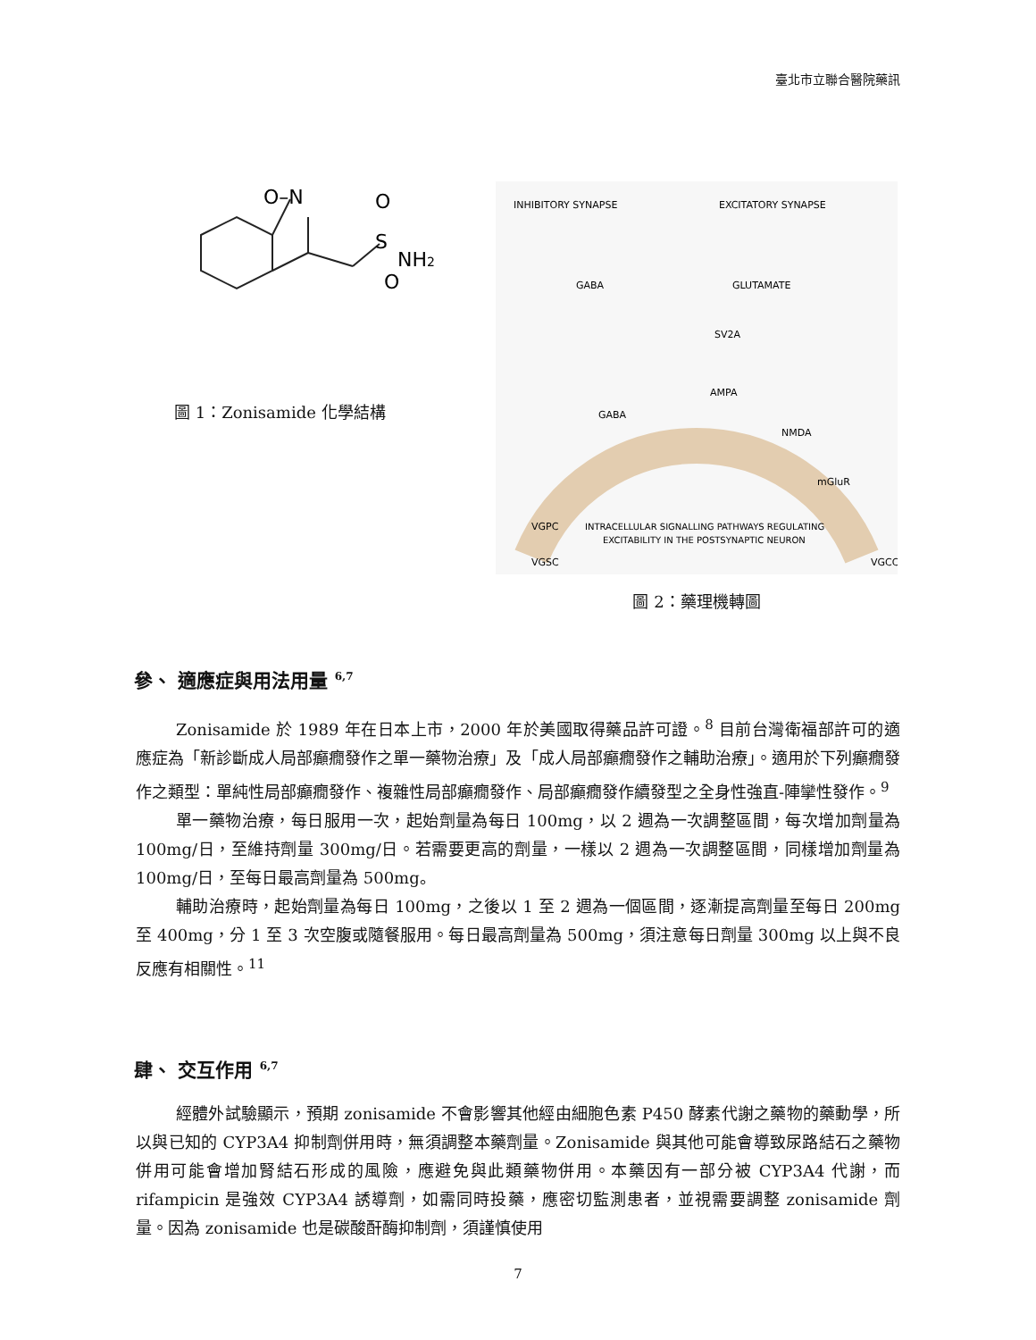臺北市立聯合醫院藥訊
O–N
O
S
NH2
O
圖 1：Zonisamide 化學結構
INHIBITORY SYNAPSE
EXCITATORY SYNAPSE
GABA
GLUTAMATE
INTRACELLULAR SIGNALLING PATHWAYS REGULATING
EXCITABILITY IN THE POSTSYNAPTIC NEURON
VGPC
VGSC
VGCC
AMPA
NMDA
mGluR
GABA
SV2A
圖 2：藥理機轉圖
參、 適應症與用法用量 <sup>6,7</sup>
Zonisamide 於 1989 年在日本上市，2000 年於美國取得藥品許可證。<sup>8</sup> 目前台灣衛福部許可的適應症為「新診斷成人局部癲癇發作之單一藥物治療」及「成人局部癲癇發作之輔助治療」。適用於下列癲癇發作之類型：單純性局部癲癇發作、複雜性局部癲癇發作、局部癲癇發作續發型之全身性強直-陣攣性發作。<sup>9</sup>
單一藥物治療，每日服用一次，起始劑量為每日 100mg，以 2 週為一次調整區間，每次增加劑量為 100mg/日，至維持劑量 300mg/日。若需要更高的劑量，一樣以 2 週為一次調整區間，同樣增加劑量為 100mg/日，至每日最高劑量為 500mg。
輔助治療時，起始劑量為每日 100mg，之後以 1 至 2 週為一個區間，逐漸提高劑量至每日 200mg 至 400mg，分 1 至 3 次空腹或隨餐服用。每日最高劑量為 500mg，須注意每日劑量 300mg 以上與不良反應有相關性。<sup>11</sup>
肆、 交互作用 <sup>6,7</sup>
經體外試驗顯示，預期 zonisamide 不會影響其他經由細胞色素 P450 酵素代謝之藥物的藥動學，所以與已知的 CYP3A4 抑制劑併用時，無須調整本藥劑量。Zonisamide 與其他可能會導致尿路結石之藥物併用可能會增加腎結石形成的風險，應避免與此類藥物併用。本藥因有一部分被 CYP3A4 代謝，而 rifampicin 是強效 CYP3A4 誘導劑，如需同時投藥，應密切監測患者，並視需要調整 zonisamide 劑量。因為 zonisamide 也是碳酸酐酶抑制劑，須謹慎使用
7